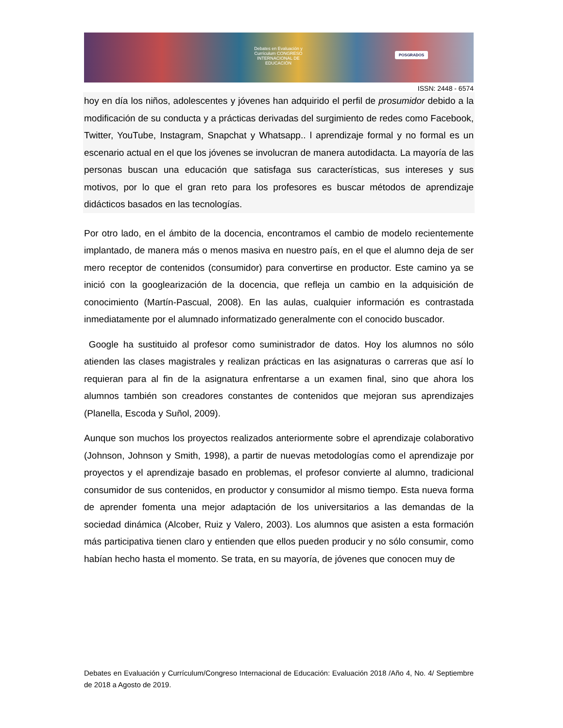Debates en Evaluación y Currículum CONGRESO INTERNACIONAL DE EDUCACIÓN
POSGRADOS
ISSN: 2448 - 6574
hoy en día los niños, adolescentes y jóvenes han adquirido el perfil de prosumidor debido a la modificación de su conducta y a prácticas derivadas del surgimiento de redes como Facebook, Twitter, YouTube, Instagram, Snapchat y Whatsapp.. l aprendizaje formal y no formal es un escenario actual en el que los jóvenes se involucran de manera autodidacta. La mayoría de las personas buscan una educación que satisfaga sus características, sus intereses y sus motivos, por lo que el gran reto para los profesores es buscar métodos de aprendizaje didácticos basados en las tecnologías.
Por otro lado, en el ámbito de la docencia, encontramos el cambio de modelo recientemente implantado, de manera más o menos masiva en nuestro país, en el que el alumno deja de ser mero receptor de contenidos (consumidor) para convertirse en productor. Este camino ya se inició con la googlearización de la docencia, que refleja un cambio en la adquisición de conocimiento (Martín-Pascual, 2008). En las aulas, cualquier información es contrastada inmediatamente por el alumnado informatizado generalmente con el conocido buscador.
Google ha sustituido al profesor como suministrador de datos. Hoy los alumnos no sólo atienden las clases magistrales y realizan prácticas en las asignaturas o carreras que así lo requieran para al fin de la asignatura enfrentarse a un examen final, sino que ahora los alumnos también son creadores constantes de contenidos que mejoran sus aprendizajes (Planella, Escoda y Suñol, 2009).
Aunque son muchos los proyectos realizados anteriormente sobre el aprendizaje colaborativo (Johnson, Johnson y Smith, 1998), a partir de nuevas metodologías como el aprendizaje por proyectos y el aprendizaje basado en problemas, el profesor convierte al alumno, tradicional consumidor de sus contenidos, en productor y consumidor al mismo tiempo. Esta nueva forma de aprender fomenta una mejor adaptación de los universitarios a las demandas de la sociedad dinámica (Alcober, Ruiz y Valero, 2003). Los alumnos que asisten a esta formación más participativa tienen claro y entienden que ellos pueden producir y no sólo consumir, como habían hecho hasta el momento. Se trata, en su mayoría, de jóvenes que conocen muy de
Debates en Evaluación y Currículum/Congreso Internacional de Educación: Evaluación 2018 /Año 4, No. 4/ Septiembre de 2018 a Agosto de 2019.